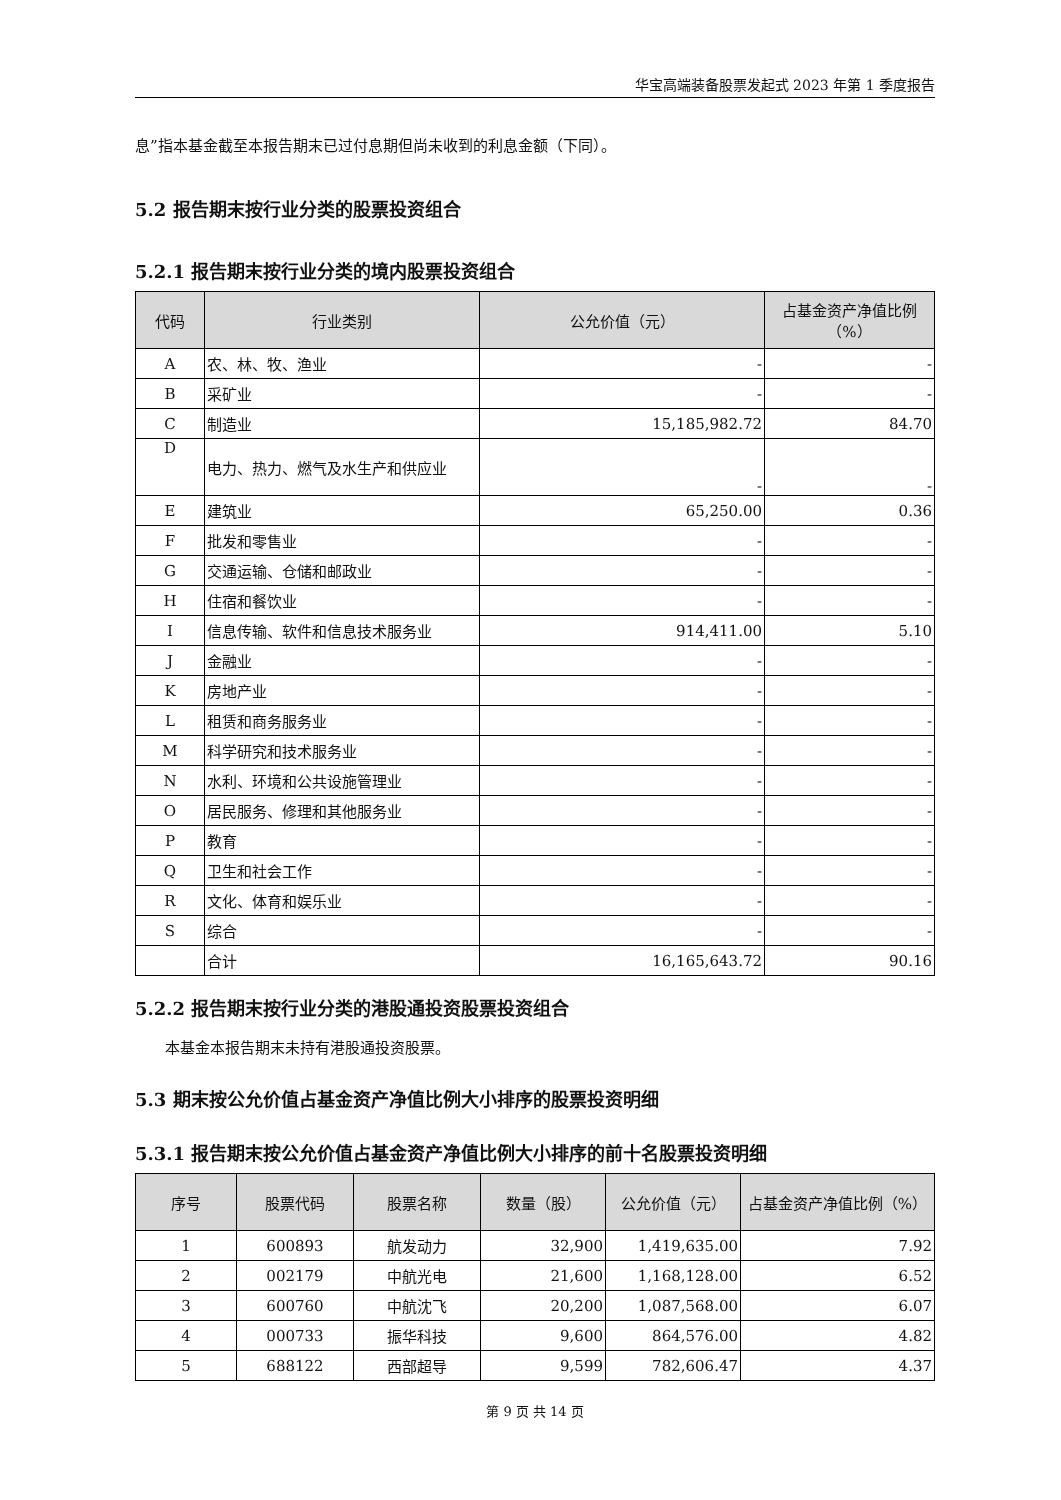华宝高端装备股票发起式 2023 年第 1 季度报告
息”指本基金截至本报告期末已过付息期但尚未收到的利息金额（下同）。
5.2 报告期末按行业分类的股票投资组合
5.2.1 报告期末按行业分类的境内股票投资组合
| 代码 | 行业类别 | 公允价值（元） | 占基金资产净值比例（%） |
| --- | --- | --- | --- |
| A | 农、林、牧、渔业 | - | - |
| B | 采矿业 | - | - |
| C | 制造业 | 15,185,982.72 | 84.70 |
| D | 电力、热力、燃气及水生产和供应业 | - | - |
| E | 建筑业 | 65,250.00 | 0.36 |
| F | 批发和零售业 | - | - |
| G | 交通运输、仓储和邮政业 | - | - |
| H | 住宿和餐饮业 | - | - |
| I | 信息传输、软件和信息技术服务业 | 914,411.00 | 5.10 |
| J | 金融业 | - | - |
| K | 房地产业 | - | - |
| L | 租赁和商务服务业 | - | - |
| M | 科学研究和技术服务业 | - | - |
| N | 水利、环境和公共设施管理业 | - | - |
| O | 居民服务、修理和其他服务业 | - | - |
| P | 教育 | - | - |
| Q | 卫生和社会工作 | - | - |
| R | 文化、体育和娱乐业 | - | - |
| S | 综合 | - | - |
| | 合计 | 16,165,643.72 | 90.16 |
5.2.2 报告期末按行业分类的港股通投资股票投资组合
本基金本报告期末未持有港股通投资股票。
5.3 期末按公允价值占基金资产净值比例大小排序的股票投资明细
5.3.1 报告期末按公允价值占基金资产净值比例大小排序的前十名股票投资明细
| 序号 | 股票代码 | 股票名称 | 数量（股） | 公允价值（元） | 占基金资产净值比例（%） |
| --- | --- | --- | --- | --- | --- |
| 1 | 600893 | 航发动力 | 32,900 | 1,419,635.00 | 7.92 |
| 2 | 002179 | 中航光电 | 21,600 | 1,168,128.00 | 6.52 |
| 3 | 600760 | 中航沈飞 | 20,200 | 1,087,568.00 | 6.07 |
| 4 | 000733 | 振华科技 | 9,600 | 864,576.00 | 4.82 |
| 5 | 688122 | 西部超导 | 9,599 | 782,606.47 | 4.37 |
第 9 页 共 14 页